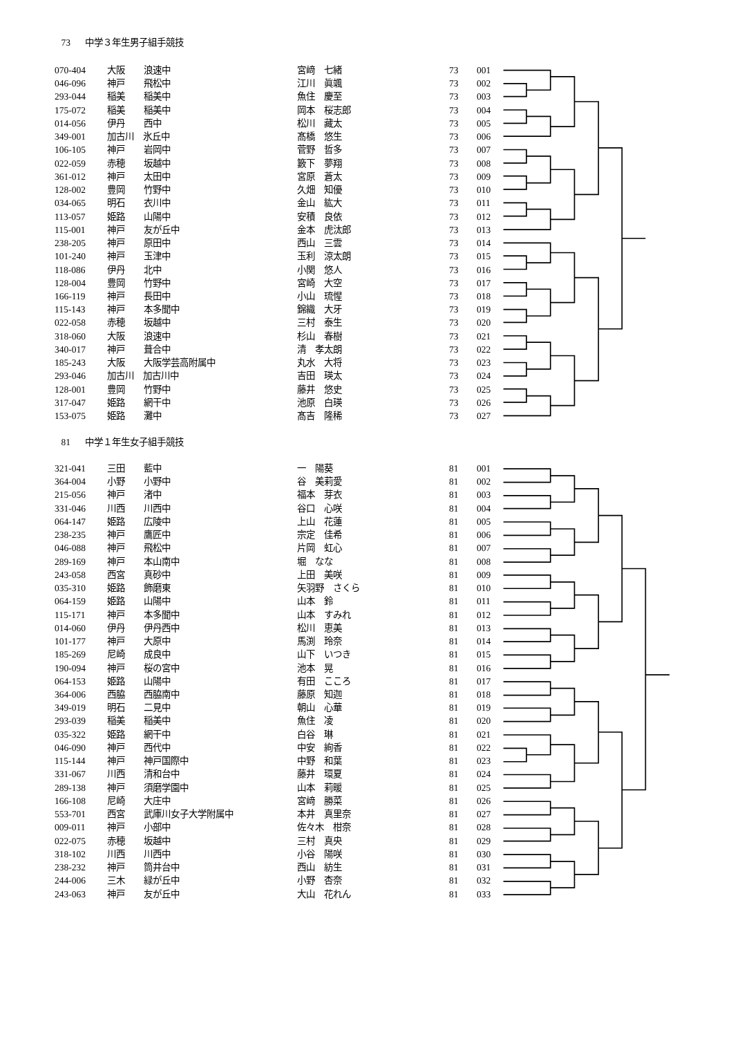73 中学３年生男子組手競技
| 070-404 | 大阪 | 浪速中 | 宮﨑 七緒 | 73 | 001 |
| 046-096 | 神戸 | 飛松中 | 江川 眞颯 | 73 | 002 |
| 293-044 | 稲美 | 稲美中 | 魚住 慶至 | 73 | 003 |
| 175-072 | 稲美 | 稲美中 | 岡本 桜志郎 | 73 | 004 |
| 014-056 | 伊丹 | 西中 | 松川 藏太 | 73 | 005 |
| 349-001 | 加古川 氷丘中 | | 髙橋 悠生 | 73 | 006 |
| 106-105 | 神戸 | 岩岡中 | 菅野 哲多 | 73 | 007 |
| 022-059 | 赤穂 | 坂越中 | 籔下 夢翔 | 73 | 008 |
| 361-012 | 神戸 | 太田中 | 宮原 蒼太 | 73 | 009 |
| 128-002 | 豊岡 | 竹野中 | 久畑 知優 | 73 | 010 |
| 034-065 | 明石 | 衣川中 | 金山 紘大 | 73 | 011 |
| 113-057 | 姫路 | 山陽中 | 安積 良依 | 73 | 012 |
| 115-001 | 神戸 | 友が丘中 | 金本 虎汰郎 | 73 | 013 |
| 238-205 | 神戸 | 原田中 | 西山 三雲 | 73 | 014 |
| 101-240 | 神戸 | 玉津中 | 玉利 涼太朗 | 73 | 015 |
| 118-086 | 伊丹 | 北中 | 小関 悠人 | 73 | 016 |
| 128-004 | 豊岡 | 竹野中 | 宮崎 大空 | 73 | 017 |
| 166-119 | 神戸 | 長田中 | 小山 琉惺 | 73 | 018 |
| 115-143 | 神戸 | 本多聞中 | 錦織 大牙 | 73 | 019 |
| 022-058 | 赤穂 | 坂越中 | 三村 泰生 | 73 | 020 |
| 318-060 | 大阪 | 浪速中 | 杉山 春樹 | 73 | 021 |
| 340-017 | 神戸 | 葺合中 | 清 孝太朗 | 73 | 022 |
| 185-243 | 大阪 | 大阪学芸高附属中 | 丸水 大将 | 73 | 023 |
| 293-046 | 加古川 加古川中 | | 吉田 瑛太 | 73 | 024 |
| 128-001 | 豊岡 | 竹野中 | 藤井 悠史 | 73 | 025 |
| 317-047 | 姫路 | 網干中 | 池原 白瑛 | 73 | 026 |
| 153-075 | 姫路 | 灘中 | 髙吉 隆稀 | 73 | 027 |
81 中学１年生女子組手競技
| 321-041 | 三田 | 藍中 | 一 陽葵 | 81 | 001 |
| 364-004 | 小野 | 小野中 | 谷 美莉愛 | 81 | 002 |
| 215-056 | 神戸 | 渚中 | 福本 芽衣 | 81 | 003 |
| 331-046 | 川西 | 川西中 | 谷口 心咲 | 81 | 004 |
| 064-147 | 姫路 | 広陵中 | 上山 花蓮 | 81 | 005 |
| 238-235 | 神戸 | 鷹匠中 | 宗定 佳希 | 81 | 006 |
| 046-088 | 神戸 | 飛松中 | 片岡 虹心 | 81 | 007 |
| 289-169 | 神戸 | 本山南中 | 堀 なな | 81 | 008 |
| 243-058 | 西宮 | 真砂中 | 上田 美咲 | 81 | 009 |
| 035-310 | 姫路 | 飾磨東 | 矢羽野 さくら | 81 | 010 |
| 064-159 | 姫路 | 山陽中 | 山本 鈴 | 81 | 011 |
| 115-171 | 神戸 | 本多聞中 | 山本 すみれ | 81 | 012 |
| 014-060 | 伊丹 | 伊丹西中 | 松川 恵美 | 81 | 013 |
| 101-177 | 神戸 | 大原中 | 馬渕 玲奈 | 81 | 014 |
| 185-269 | 尼崎 | 成良中 | 山下 いつき | 81 | 015 |
| 190-094 | 神戸 | 桜の宮中 | 池本 晃 | 81 | 016 |
| 064-153 | 姫路 | 山陽中 | 有田 こころ | 81 | 017 |
| 364-006 | 西脇 | 西脇南中 | 藤原 知迦 | 81 | 018 |
| 349-019 | 明石 | 二見中 | 朝山 心華 | 81 | 019 |
| 293-039 | 稲美 | 稲美中 | 魚住 凌 | 81 | 020 |
| 035-322 | 姫路 | 網干中 | 白谷 琳 | 81 | 021 |
| 046-090 | 神戸 | 西代中 | 中安 絢香 | 81 | 022 |
| 115-144 | 神戸 | 神戸国際中 | 中野 和葉 | 81 | 023 |
| 331-067 | 川西 | 清和台中 | 藤井 環夏 | 81 | 024 |
| 289-138 | 神戸 | 須磨学園中 | 山本 莉暖 | 81 | 025 |
| 166-108 | 尼崎 | 大庄中 | 宮﨑 勝菜 | 81 | 026 |
| 553-701 | 西宮 | 武庫川女子大学附属中 | 本井 真里奈 | 81 | 027 |
| 009-011 | 神戸 | 小部中 | 佐々木 柑奈 | 81 | 028 |
| 022-075 | 赤穂 | 坂越中 | 三村 真央 | 81 | 029 |
| 318-102 | 川西 | 川西中 | 小谷 陽咲 | 81 | 030 |
| 238-232 | 神戸 | 筒井台中 | 西山 紡生 | 81 | 031 |
| 244-006 | 三木 | 緑が丘中 | 小野 杏奈 | 81 | 032 |
| 243-063 | 神戸 | 友が丘中 | 大山 花れん | 81 | 033 |